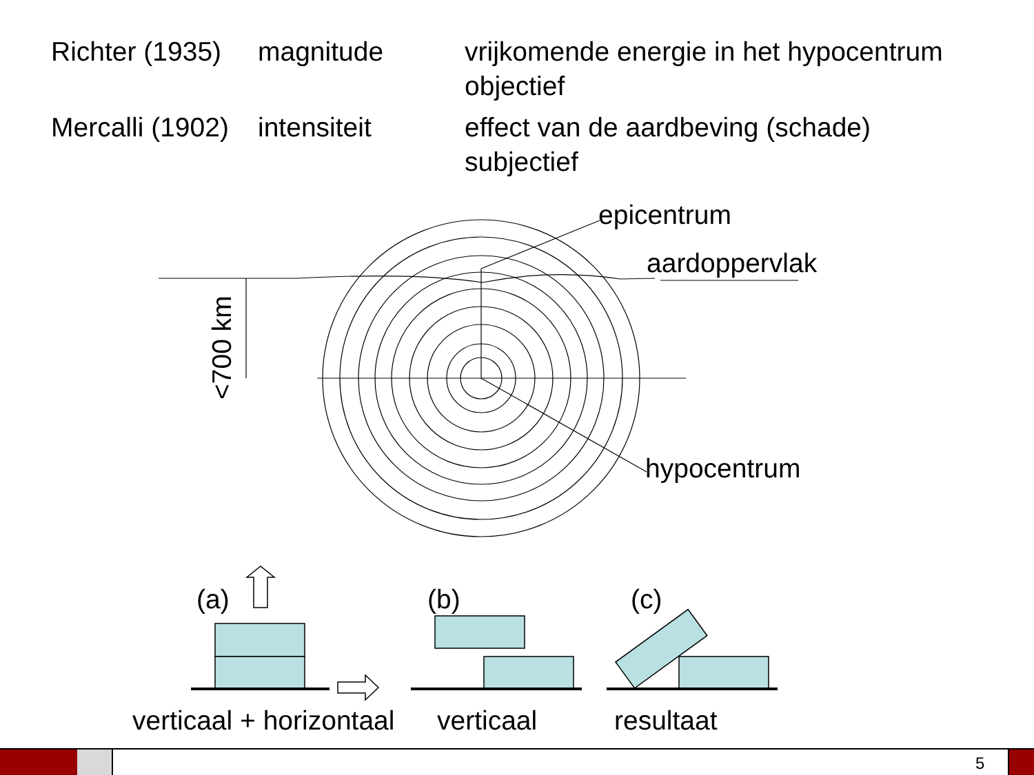| Richter (1935) | magnitude | vrijkomende energie in het hypocentrum objectief |
| Mercalli (1902) | intensiteit | effect van de aardbeving (schade) subjectief |
epicentrum
aardoppervlak
<700 km
hypocentrum
(a) (b) (c)
verticaal + horizontaal verticaal resultaat
5